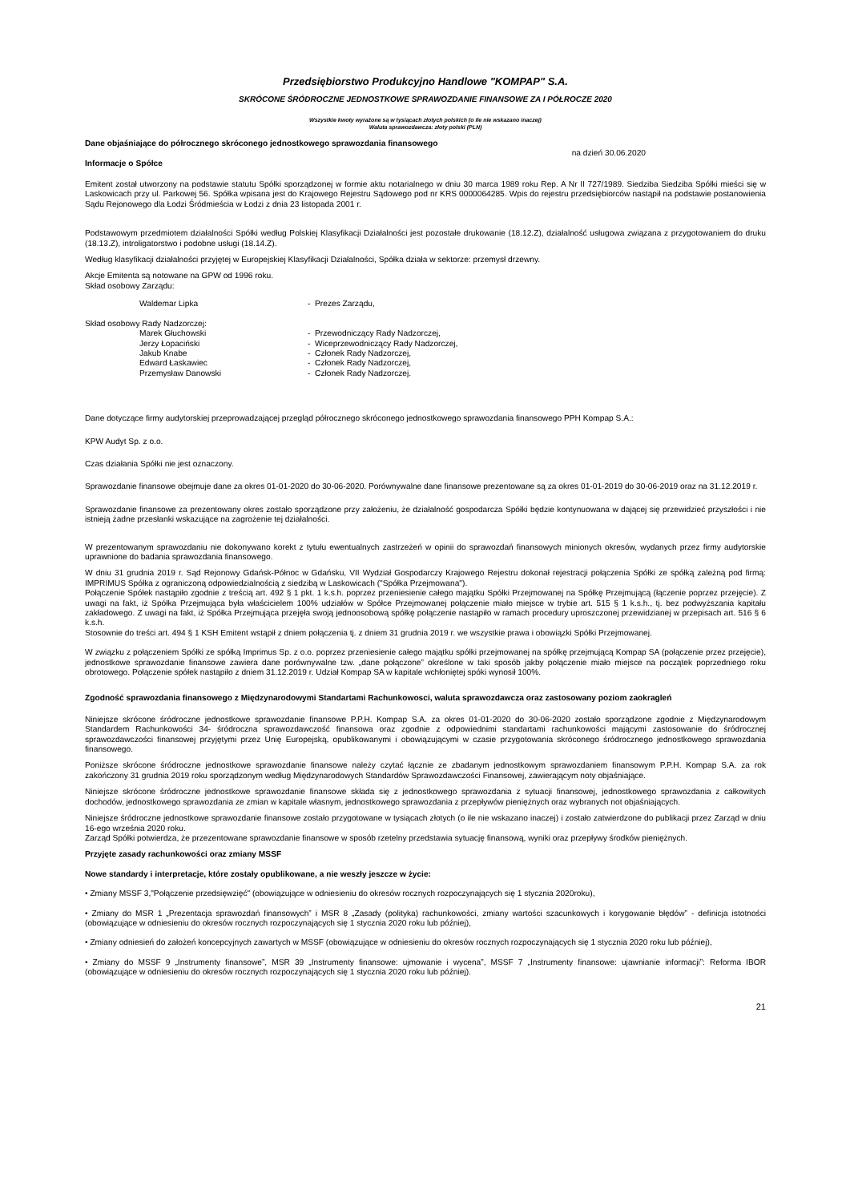Przedsiębiorstwo Produkcyjno Handlowe "KOMPAP" S.A.
SKRÓCONE ŚRÓDROCZNE JEDNOSTKOWE SPRAWOZDANIE FINANSOWE ZA I PÓŁROCZE 2020
Wszystkie kwoty wyrażone są w tysiącach złotych polskich (o ile nie wskazano inaczej)
Waluta sprawozdawcza: złoty polski (PLN)
Dane objaśniające do półrocznego skróconego jednostkowego sprawozdania finansowego
na dzień 30.06.2020
Informacje o Spółce
Emitent został utworzony na podstawie statutu Spółki sporządzonej w formie aktu notarialnego w dniu 30 marca 1989 roku Rep. A Nr II 727/1989. Siedziba Siedziba Spółki mieści się w Laskowicach przy ul. Parkowej 56. Spółka wpisana jest do Krajowego Rejestru Sądowego pod nr KRS 0000064285. Wpis do rejestru przedsiębiorców nastąpił na podstawie postanowienia Sądu Rejonowego dla Łodzi Śródmieścia w Łodzi z dnia 23 listopada 2001 r.
Podstawowym przedmiotem działalności Spółki według Polskiej Klasyfikacji Działalności jest pozostałe drukowanie (18.12.Z), działalność usługowa związana z przygotowaniem do druku (18.13.Z), introligatorstwo i podobne usługi (18.14.Z).
Według klasyfikacji działalności przyjętej w Europejskiej Klasyfikacji Działalności, Spółka działa w sektorze: przemysł drzewny.
Akcje Emitenta są notowane na GPW od 1996 roku.
Skład osobowy Zarządu:
Waldemar Lipka - Prezes Zarządu,
Skład osobowy Rady Nadzorczej:
Marek Głuchowski - Przewodniczący Rady Nadzorczej,
Jerzy Łopaciński - Wiceprzewodniczący Rady Nadzorczej,
Jakub Knabe - Członek Rady Nadzorczej,
Edward Łaskawiec - Członek Rady Nadzorczej,
Przemysław Danowski - Członek Rady Nadzorczej.
Dane dotyczące firmy audytorskiej przeprowadzającej przegląd półrocznego skróconego jednostkowego sprawozdania finansowego PPH Kompap S.A.:
KPW Audyt Sp. z o.o.
Czas działania Spółki nie jest oznaczony.
Sprawozdanie finansowe obejmuje dane za okres 01-01-2020 do 30-06-2020. Porównywalne dane finansowe prezentowane są za okres 01-01-2019 do 30-06-2019 oraz na 31.12.2019 r.
Sprawozdanie finansowe za prezentowany okres zostało sporządzone przy założeniu, że działalność gospodarcza Spółki będzie kontynuowana w dającej się przewidzieć przyszłości i nie istnieją żadne przesłanki wskazujące na zagrożenie tej działalności.
W prezentowanym sprawozdaniu nie dokonywano korekt z tytułu ewentualnych zastrzeżeń w opinii do sprawozdań finansowych minionych okresów, wydanych przez firmy audytorskie uprawnione do badania sprawozdania finansowego.
W dniu 31 grudnia 2019 r. Sąd Rejonowy Gdańsk-Północ w Gdańsku, VII Wydział Gospodarczy Krajowego Rejestru dokonał rejestracji połączenia Spółki ze spółką zależną pod firmą: IMPRIMUS Spółka z ograniczoną odpowiedzialnością z siedzibą w Laskowicach ("Spółka Przejmowana").
Połączenie Spółek nastąpiło zgodnie z treścią art. 492 § 1 pkt. 1 k.s.h. poprzez przeniesienie całego majątku Spółki Przejmowanej na Spółkę Przejmującą (łączenie poprzez przejęcie). Z uwagi na fakt, iż Spółka Przejmująca była właścicielem 100% udziałów w Spółce Przejmowanej połączenie miało miejsce w trybie art. 515 § 1 k.s.h., tj. bez podwyższania kapitału zakładowego. Z uwagi na fakt, iż Spółka Przejmująca przejęła swoją jednoosobową spółkę połączenie nastąpiło w ramach procedury uproszczonej przewidzianej w przepisach art. 516 § 6 k.s.h.
Stosownie do treści art. 494 § 1 KSH Emitent wstąpił z dniem połączenia tj. z dniem 31 grudnia 2019 r. we wszystkie prawa i obowiązki Spółki Przejmowanej.
W związku z połączeniem Spółki ze spółką Imprimus Sp. z o.o. poprzez przeniesienie całego majątku spółki przejmowanej na spółkę przejmującą Kompap SA (połączenie przez przejęcie), jednostkowe sprawozdanie finansowe zawiera dane porównywalne tzw. „dane połączone” określone w taki sposób jakby połączenie miało miejsce na początek poprzedniego roku obrotowego. Połączenie spółek nastąpiło z dniem 31.12.2019 r. Udział Kompap SA w kapitale wchłoniętej spóki wynosił 100%.
Zgodność sprawozdania finansowego z Międzynarodowymi Standartami Rachunkowosci, waluta sprawozdawcza oraz zastosowany poziom zaokragleń
Niniejsze skrócone śródroczne jednostkowe sprawozdanie finansowe P.P.H. Kompap S.A. za okres 01-01-2020 do 30-06-2020 zostało sporządzone zgodnie z Międzynarodowym Standardem Rachunkowości 34- śródroczna sprawozdawczość finansowa oraz zgodnie z odpowiednimi standartami rachunkowości mającymi zastosowanie do śródrocznej sprawozdawczości finansowej przyjętymi przez Unię Europejską, opublikowanymi i obowiązującymi w czasie przygotowania skróconego śródrocznego jednostkowego sprawozdania finansowego.
Poniższe skrócone śródroczne jednostkowe sprawozdanie finansowe należy czytać łącznie ze zbadanym jednostkowym sprawozdaniem finansowym P.P.H. Kompap S.A. za rok zakończony 31 grudnia 2019 roku sporządzonym według Międzynarodowych Standardów Sprawozdawczości Finansowej, zawierającym noty objaśniające.
Niniejsze skrócone śródroczne jednostkowe sprawozdanie finansowe składa się z jednostkowego sprawozdania z sytuacji finansowej, jednostkowego sprawozdania z całkowitych dochodów, jednostkowego sprawozdania ze zmian w kapitale własnym, jednostkowego sprawozdania z przepływów pieniężnych oraz wybranych not objaśniających.
Niniejsze śródroczne jednostkowe sprawozdanie finansowe zostało przygotowane w tysiącach złotych (o ile nie wskazano inaczej) i zostało zatwierdzone do publikacji przez Zarząd w dniu 16-ego września 2020 roku.
Zarząd Spółki potwierdza, że przezentowane sprawozdanie finansowe w sposób rzetelny przedstawia sytuację finansową, wyniki oraz przepływy środków pieniężnych.
Przyjęte zasady rachunkowości oraz zmiany MSSF
Nowe standardy i interpretacje, które zostały opublikowane, a nie weszły jeszcze w życie:
• Zmiany MSSF 3,"Połączenie przedsięwzięć" (obowiązujące w odniesieniu do okresów rocznych rozpoczynających się 1 stycznia 2020roku),
• Zmiany do MSR 1 „Prezentacja sprawozdań finansowych” i MSR 8 „Zasady (polityka) rachunkowości, zmiany wartości szacunkowych i korygowanie błędów” - definicja istotności (obowiązujące w odniesieniu do okresów rocznych rozpoczynających się 1 stycznia 2020 roku lub później),
• Zmiany odniesień do założeń koncepcyjnych zawartych w MSSF (obowiązujące w odniesieniu do okresów rocznych rozpoczynających się 1 stycznia 2020 roku lub później),
• Zmiany do MSSF 9 „Instrumenty finansowe”, MSR 39 „Instrumenty finansowe: ujmowanie i wycena”, MSSF 7 „Instrumenty finansowe: ujawnianie informacji”: Reforma IBOR (obowiązujące w odniesieniu do okresów rocznych rozpoczynających się 1 stycznia 2020 roku lub później).
21